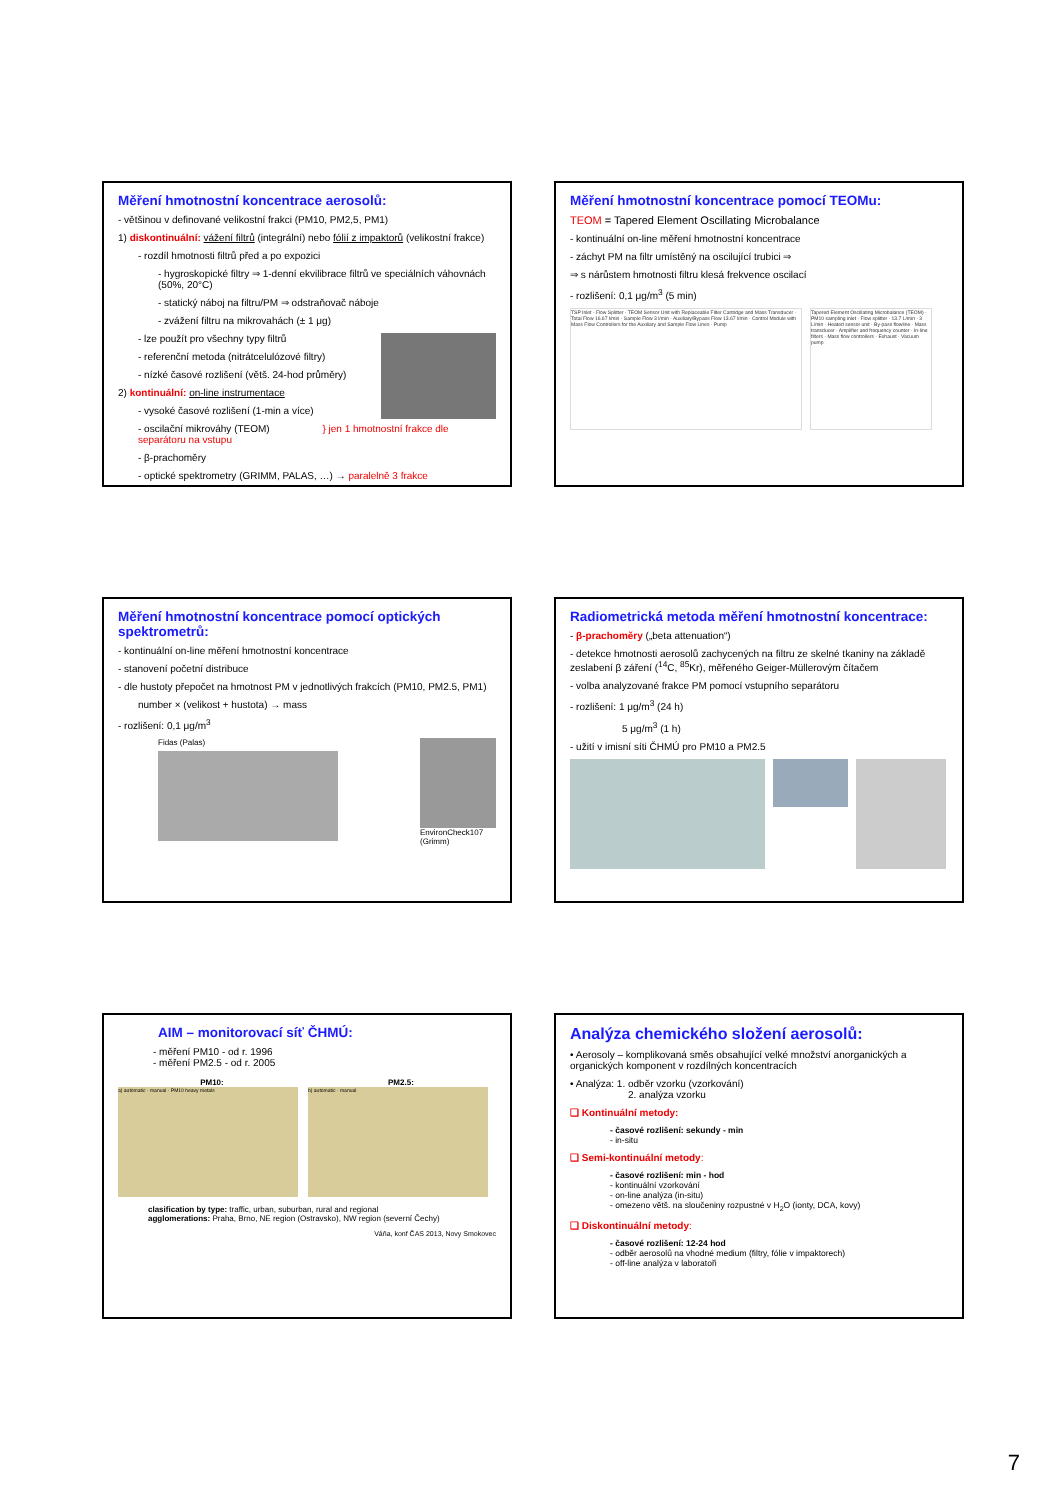Měření hmotnostní koncentrace aerosolů:
- většinou v definované velikostní frakci (PM10, PM2,5, PM1)
1) diskontinuální: vážení filtrů (integrální) nebo fólií z impaktorů (velikostní frakce)
- rozdíl hmotnosti filtrů před a po expozici
- hygroskopické filtry ⇒ 1-denní ekvilibrace filtrů ve speciálních váhovnách (50%, 20°C)
- statický náboj na filtru/PM ⇒ odstraňovač náboje
- zvážení filtru na mikrovahách (± 1 μg)
- lze použít pro všechny typy filtrů
- referenční metoda (nitrátcelulózové filtry)
- nízké časové rozlišení (větš. 24-hod průměry)
2) kontinuální: on-line instrumentace
- vysoké časové rozlišení (1-min a více)
- oscilační mikrováhy (TEOM) } jen 1 hmotnostní frakce dle separátoru na vstupu
- β-prachoměry
- optické spektrometry (GRIMM, PALAS, …) → paralelně 3 frakce
Měření hmotnostní koncentrace pomocí TEOMu:
TEOM = Tapered Element Oscillating Microbalance
- kontinuální on-line měření hmotnostní koncentrace
- záchyt PM na filtr umístěný na oscilující trubici ⇒
⇒ s nárůstem hmotnosti filtru klesá frekvence oscilací
- rozlišení: 0,1 μg/m<sup>3</sup> (5 min)
TSP Inlet · Flow Splitter · TEOM Sensor Unit with Replaceable Filter Cartridge and Mass Transducer · Total Flow 16.67 l/min · Sample Flow 3 l/min · Auxiliary/Bypass Flow 13.67 l/min · Control Module with Mass Flow Controllers for the Auxiliary and Sample Flow Lines · Pump
Tapered Element Oscillating Microbalance (TEOM) · PM10 sampling inlet · Flow splitter · 13.7 L/min · 3 L/min · Heated sensor unit · By-pass flowline · Mass transducer · Amplifier and frequency counter · In-line filters · Mass flow controllers · Exhaust · Vacuum pump
Měření hmotnostní koncentrace pomocí optických spektrometrů:
- kontinuální on-line měření hmotnostní koncentrace
- stanovení početní distribuce
- dle hustoty přepočet na hmotnost PM v jednotlivých frakcích (PM10, PM2.5, PM1)
number × (velikost + hustota) → mass
- rozlišení: 0,1 μg/m<sup>3</sup>
Fidas (Palas) EnvironCheck107
(Grimm)
Radiometrická metoda měření hmotnostní koncentrace:
- β-prachoměry („beta attenuation“)
- detekce hmotnosti aerosolů zachycených na filtru ze skelné tkaniny na základě zeslabení β záření (<sup>14</sup>C, <sup>85</sup>Kr), měřeného Geiger-Müllerovým čítačem
- volba analyzované frakce PM pomocí vstupního separátoru
- rozlišení: 1 μg/m<sup>3</sup> (24 h)
5 μg/m<sup>3</sup> (1 h)
- užití v imisní síti ČHMÚ pro PM10 a PM2.5
AIM – monitorovací síť ČHMÚ:
- měření PM10 - od r. 1996
- měření PM2.5 - od r. 2005
PM10: PM2.5:
a) automatic · manual · PM10 heavy metals b) automatic · manual
clasification by type: traffic, urban, suburban, rural and regional
agglomerations: Praha, Brno, NE region (Ostravsko), NW region (severní Čechy)
Váňa, konf ČAS 2013, Novy Smokovec
Analýza chemického složení aerosolů:
• Aerosoly – komplikovaná směs obsahující velké množství anorganických a organických komponent v rozdílných koncentracích
• Analýza: 1. odběr vzorku (vzorkování)
2. analýza vzorku
❑ Kontinuální metody:
- časové rozlišení: sekundy - min
- in-situ
❑ Semi-kontinuální metody:
- časové rozlišení: min - hod
- kontinuální vzorkování
- on-line analýza (in-situ)
- omezeno větš. na sloučeniny rozpustné v H<sub>2</sub>O (ionty, DCA, kovy)
❑ Diskontinuální metody:
- časové rozlišení: 12-24 hod
- odběr aerosolů na vhodné medium (filtry, fólie v impaktorech)
- off-line analýza v laboratoři
7